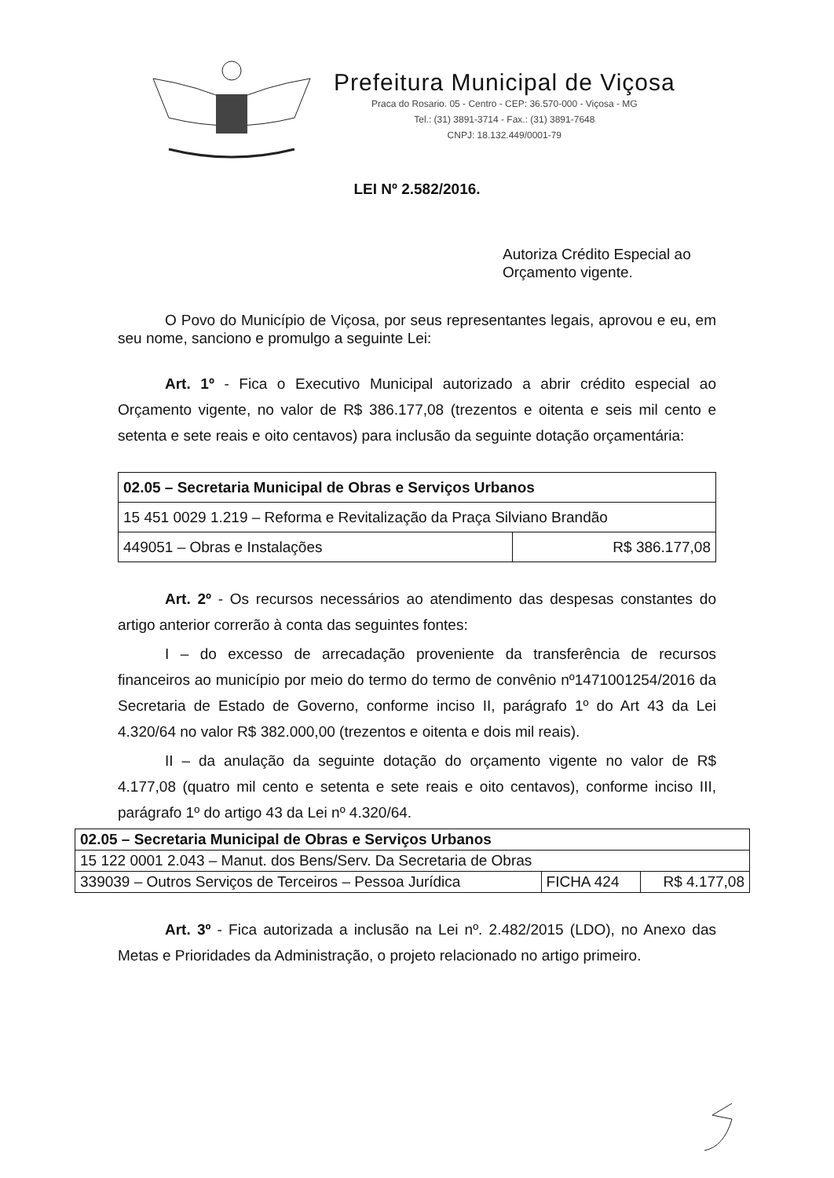Prefeitura Municipal de Viçosa
Praca do Rosario. 05 - Centro - CEP: 36.570-000 - Viçosa - MG
Tel.: (31) 3891-3714 - Fax.: (31) 3891-7648
CNPJ: 18.132.449/0001-79
LEI Nº 2.582/2016.
Autoriza Crédito Especial ao
Orçamento vigente.
O Povo do Município de Viçosa, por seus representantes legais, aprovou e eu, em seu nome, sanciono e promulgo a seguinte Lei:
Art. 1º - Fica o Executivo Municipal autorizado a abrir crédito especial ao Orçamento vigente, no valor de R$ 386.177,08 (trezentos e oitenta e seis mil cento e setenta e sete reais e oito centavos) para inclusão da seguinte dotação orçamentária:
| 02.05 – Secretaria Municipal de Obras e Serviços Urbanos | |
| 15 451 0029 1.219 – Reforma e Revitalização da Praça Silviano Brandão | |
| 449051 – Obras e Instalações | R$ 386.177,08 |
Art. 2º - Os recursos necessários ao atendimento das despesas constantes do artigo anterior correrão à conta das seguintes fontes:
I – do excesso de arrecadação proveniente da transferência de recursos financeiros ao município por meio do termo do termo de convênio nº1471001254/2016 da Secretaria de Estado de Governo, conforme inciso II, parágrafo 1º do Art 43 da Lei 4.320/64 no valor R$ 382.000,00 (trezentos e oitenta e dois mil reais).
II – da anulação da seguinte dotação do orçamento vigente no valor de R$ 4.177,08 (quatro mil cento e setenta e sete reais e oito centavos), conforme inciso III, parágrafo 1º do artigo 43 da Lei nº 4.320/64.
| 02.05 – Secretaria Municipal de Obras e Serviços Urbanos | | |
| 15 122 0001 2.043 – Manut. dos Bens/Serv. Da Secretaria de Obras | | |
| 339039 – Outros Serviços de Terceiros – Pessoa Jurídica | FICHA 424 | R$ 4.177,08 |
Art. 3º - Fica autorizada a inclusão na Lei nº. 2.482/2015 (LDO), no Anexo das Metas e Prioridades da Administração, o projeto relacionado no artigo primeiro.